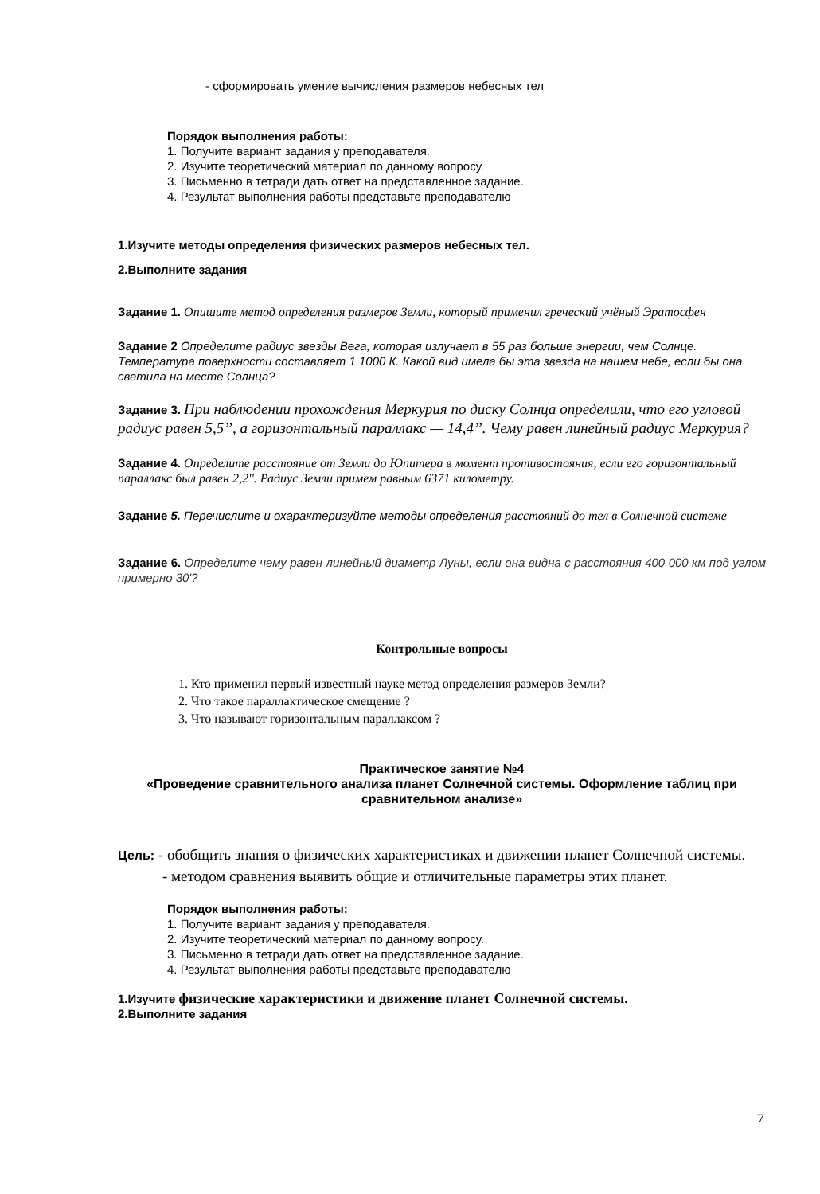- сформировать умение вычисления размеров небесных тел
Порядок выполнения работы:
1. Получите вариант задания у преподавателя.
2. Изучите теоретический материал по данному вопросу.
3. Письменно в тетради дать ответ на представленное задание.
4. Результат выполнения работы представьте преподавателю
1.Изучите методы определения физических размеров небесных тел.
2.Выполните задания
Задание 1. Опишите метод определения размеров Земли, который применил греческий учёный Эратосфен
Задание 2 Определите радиус звезды Вега, которая излучает в 55 раз больше энергии, чем Солнце. Температура поверхности составляет 1 1000 К. Какой вид имела бы эта звезда на нашем небе, если бы она светила на месте Солнца?
Задание 3. При наблюдении прохождения Меркурия по диску Солнца определили, что его угловой радиус равен 5,5’’, а горизонтальный параллакс — 14,4’’. Чему равен линейный радиус Меркурия?
Задание 4. Определите расстояние от Земли до Юпитера в момент противостояния, если его горизонтальный параллакс был равен 2,2''. Радиус Земли примем равным 6371 километру.
Задание 5. Перечислите и охарактеризуйте методы определения расстояний до тел в Солнечной системе
Задание 6. Определите чему равен линейный диаметр Луны, если она видна с расстояния 400 000 км под углом примерно 30'?
Контрольные вопросы
1. Кто применил первый известный науке метод определения размеров Земли?
2. Что такое параллактическое смещение ?
3. Что называют горизонтальным параллаксом ?
Практическое занятие №4
«Проведение сравнительного анализа планет Солнечной системы. Оформление таблиц при сравнительном анализе»
Цель: - обобщить знания о физических характеристиках и движении планет Солнечной системы.
- методом сравнения выявить общие и отличительные параметры этих планет.
Порядок выполнения работы:
1. Получите вариант задания у преподавателя.
2. Изучите теоретический материал по данному вопросу.
3. Письменно в тетради дать ответ на представленное задание.
4. Результат выполнения работы представьте преподавателю
1.Изучите физические характеристики и движение планет Солнечной системы.
2.Выполните задания
7